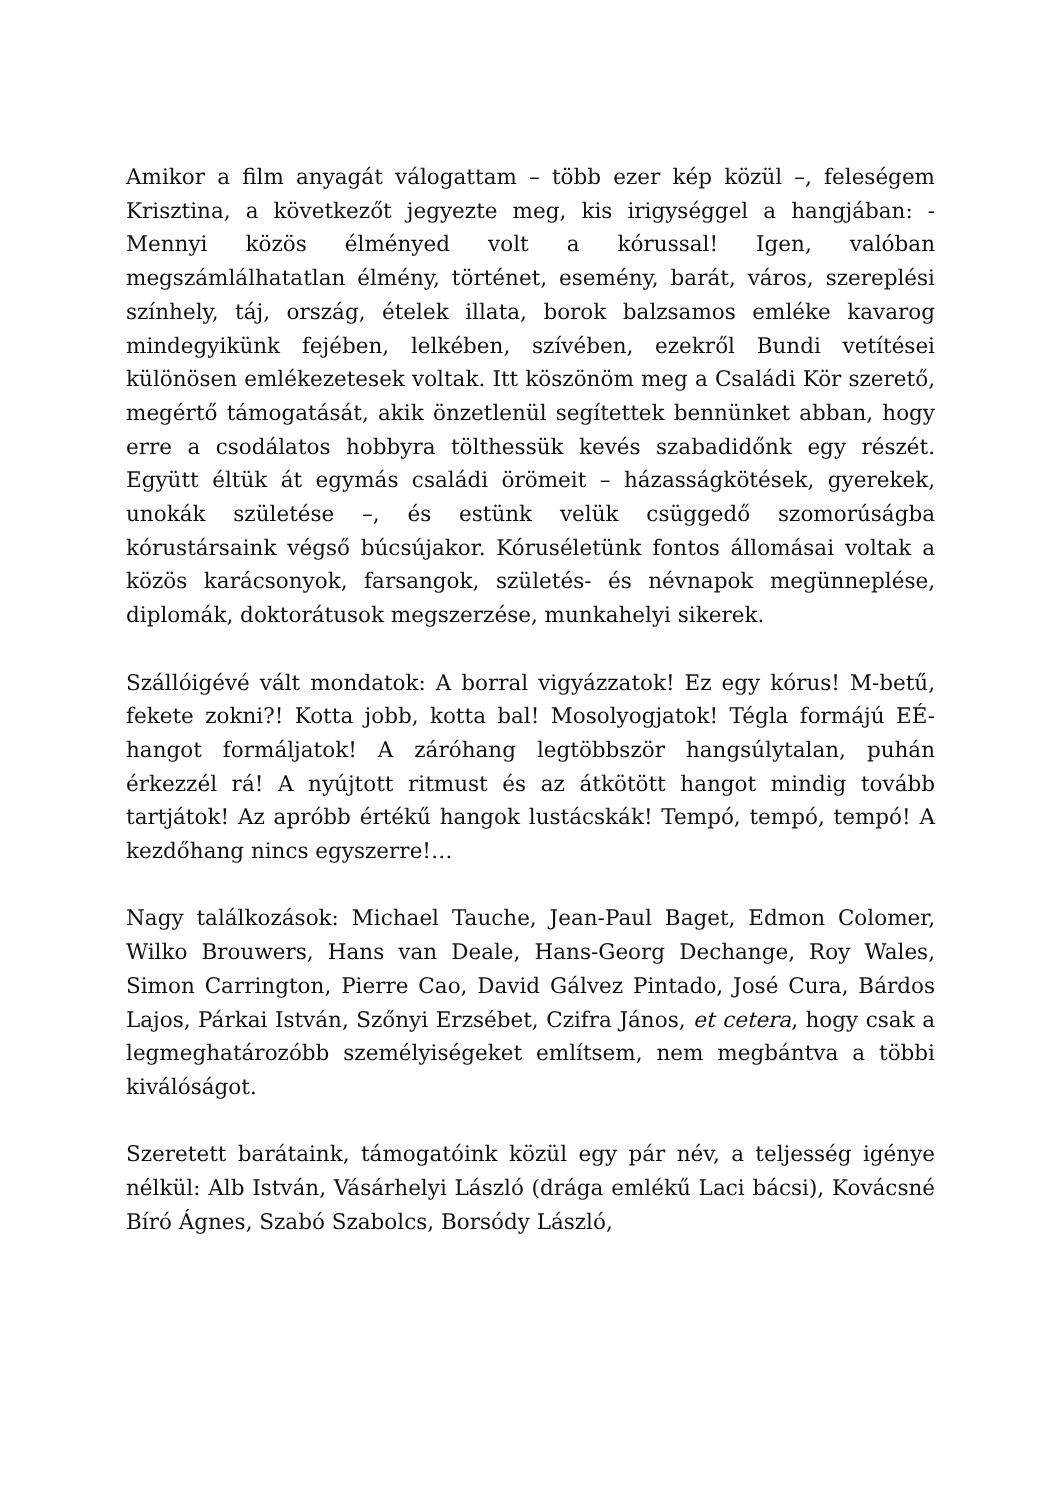Amikor a film anyagát válogattam – több ezer kép közül –, feleségem Krisztina, a következőt jegyezte meg, kis irigységgel a hangjában: - Mennyi közös élményed volt a kórussal! Igen, valóban megszámlálhatatlan élmény, történet, esemény, barát, város, szereplési színhely, táj, ország, ételek illata, borok balzsamos emléke kavarog mindegyikünk fejében, lelkében, szívében, ezekről Bundi vetítései különösen emlékezetesek voltak. Itt köszönöm meg a Családi Kör szerető, megértő támogatását, akik önzetlenül segítettek bennünket abban, hogy erre a csodálatos hobbyra tölthessük kevés szabadidőnk egy részét. Együtt éltük át egymás családi örömeit – házasságkötések, gyerekek, unokák születése –, és estünk velük csüggedő szomorúságba kórustársaink végső búcsújakor. Kóruséletünk fontos állomásai voltak a közös karácsonyok, farsangok, születés- és névnapok megünneplése, diplomák, doktorátusok megszerzése, munkahelyi sikerek.
Szállóigévé vált mondatok: A borral vigyázzatok! Ez egy kórus! M-betű, fekete zokni?! Kotta jobb, kotta bal! Mosolyogjatok! Tégla formájú EÉ-hangot formáljatok! A záróhang legtöbbször hangsúlytalan, puhán érkezzél rá! A nyújtott ritmust és az átkötött hangot mindig tovább tartjátok! Az apróbb értékű hangok lustácskák! Tempó, tempó, tempó! A kezdőhang nincs egyszerre!…
Nagy találkozások: Michael Tauche, Jean-Paul Baget, Edmon Colomer, Wilko Brouwers, Hans van Deale, Hans-Georg Dechange, Roy Wales, Simon Carrington, Pierre Cao, David Gálvez Pintado, José Cura, Bárdos Lajos, Párkai István, Szőnyi Erzsébet, Czifra János, et cetera, hogy csak a legmeghatározóbb személyiségeket említsem, nem megbántva a többi kiválóságot.
Szeretett barátaink, támogatóink közül egy pár név, a teljesség igénye nélkül: Alb István, Vásárhelyi László (drága emlékű Laci bácsi), Kovácsné Bíró Ágnes, Szabó Szabolcs, Borsódy László,